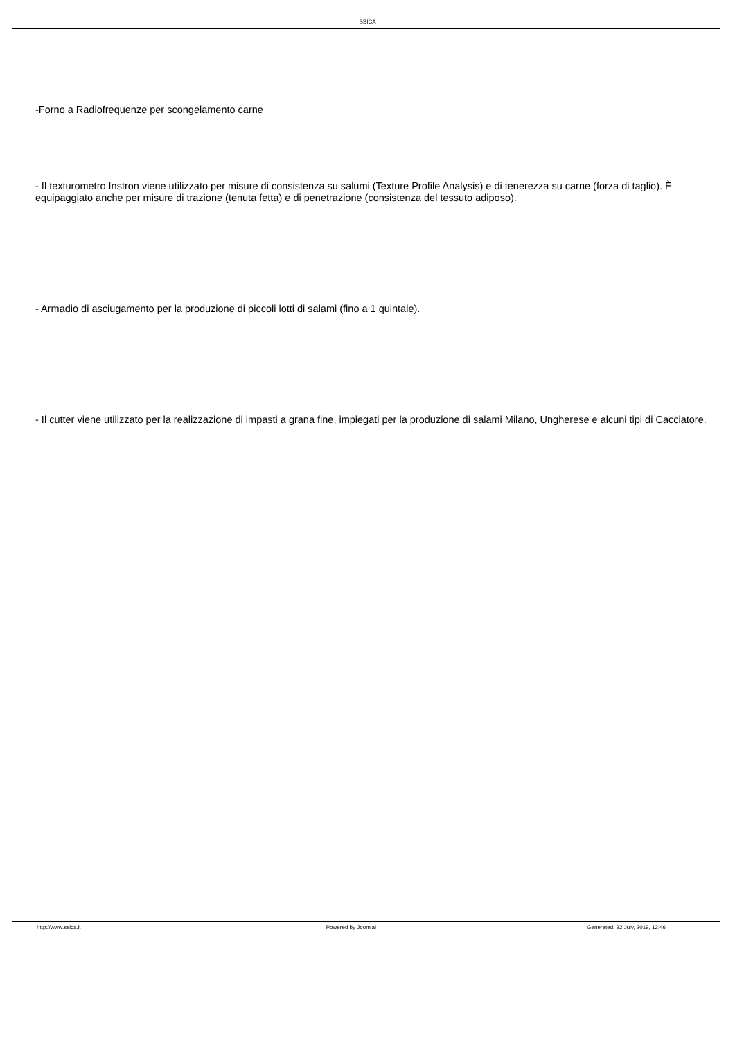SSICA
-Forno a Radiofrequenze per scongelamento carne
- Il texturometro Instron viene utilizzato per misure di consistenza su salumi (Texture Profile Analysis) e di tenerezza su carne (forza di taglio). È equipaggiato anche per misure di trazione (tenuta fetta) e di penetrazione (consistenza del tessuto adiposo).
- Armadio di asciugamento per la produzione di piccoli lotti di salami (fino a 1 quintale).
- Il cutter viene utilizzato per la realizzazione di impasti a grana fine, impiegati per la produzione di salami Milano, Ungherese e alcuni tipi di Cacciatore.
http://www.ssica.it Powered by Joomla! Generated: 22 July, 2019, 12:46